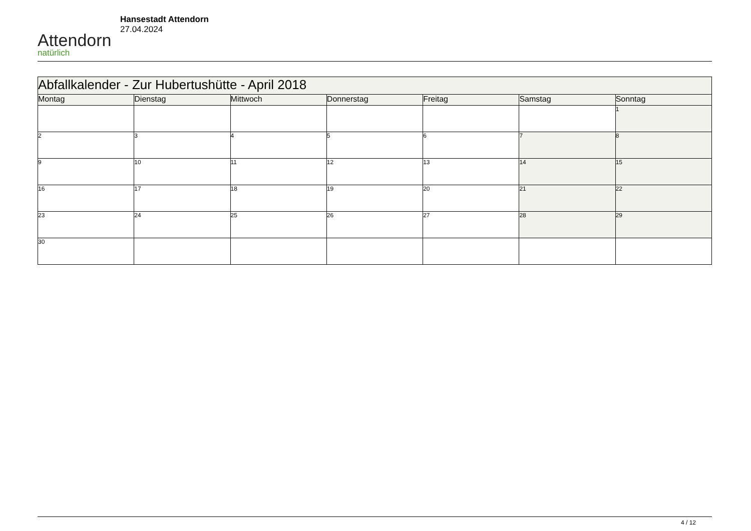Attendorn
natürlich
Hansestadt Attendorn
27.04.2024
| Abfallkalender - Zur Hubertushütte - April 2018 | | | | | | |
| Montag | Dienstag | Mittwoch | Donnerstag | Freitag | Samstag | Sonntag |
| | | | | | | 1 |
| 2 | 3 | 4 | 5 | 6 | 7 | 8 |
| 9 | 10 | 11 | 12 | 13 | 14 | 15 |
| 16 | 17 | 18 | 19 | 20 | 21 | 22 |
| 23 | 24 | 25 | 26 | 27 | 28 | 29 |
| 30 | | | | | | |
4 / 12